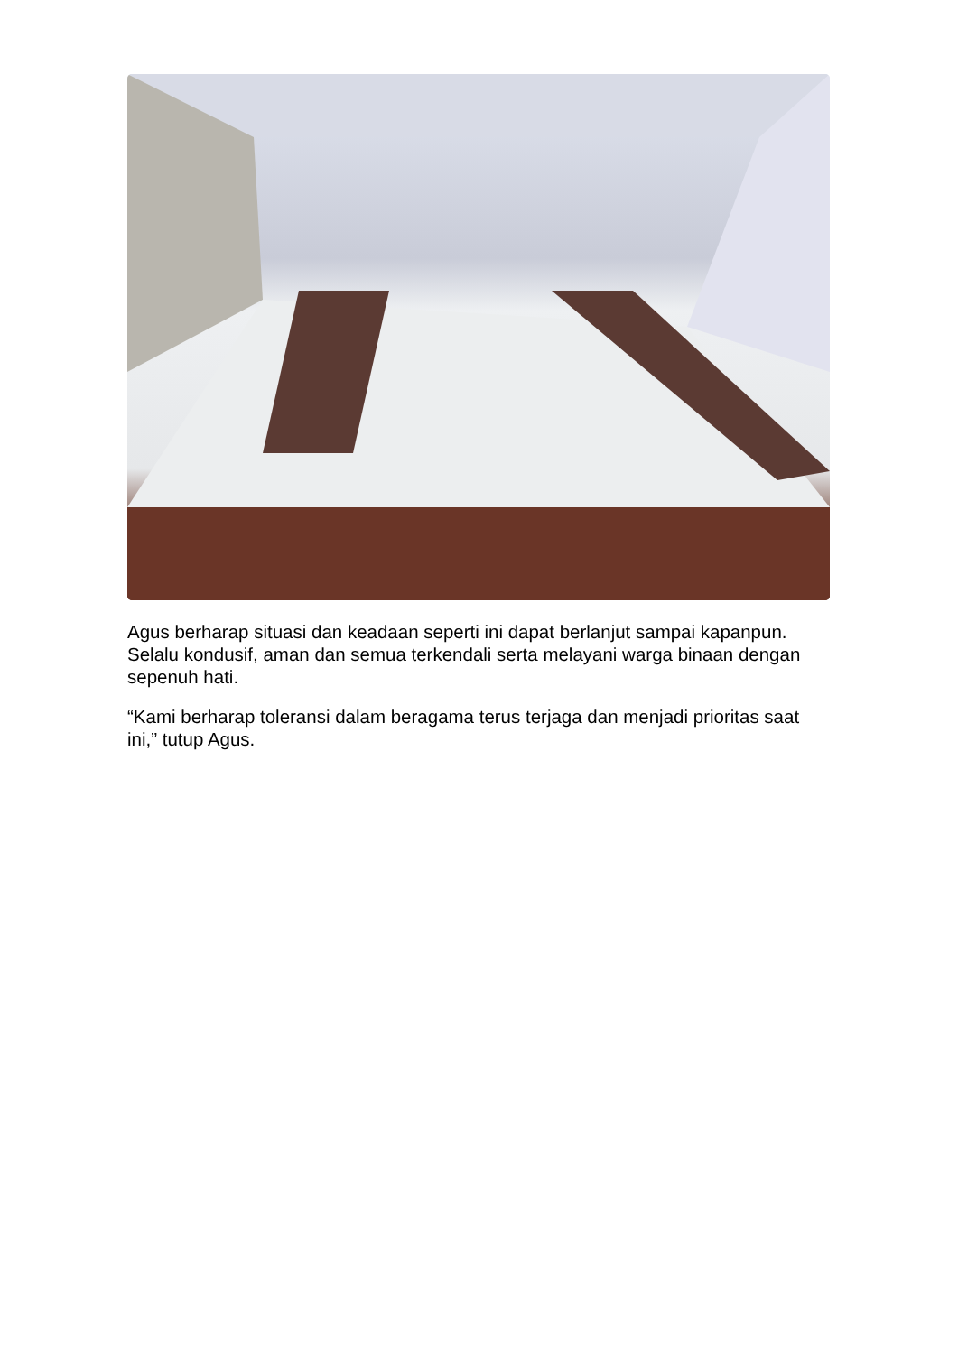Agus berharap situasi dan keadaan seperti ini dapat berlanjut sampai kapanpun. Selalu kondusif, aman dan semua terkendali serta melayani warga binaan dengan sepenuh hati.
“Kami berharap toleransi dalam beragama terus terjaga dan menjadi prioritas saat ini,” tutup Agus.